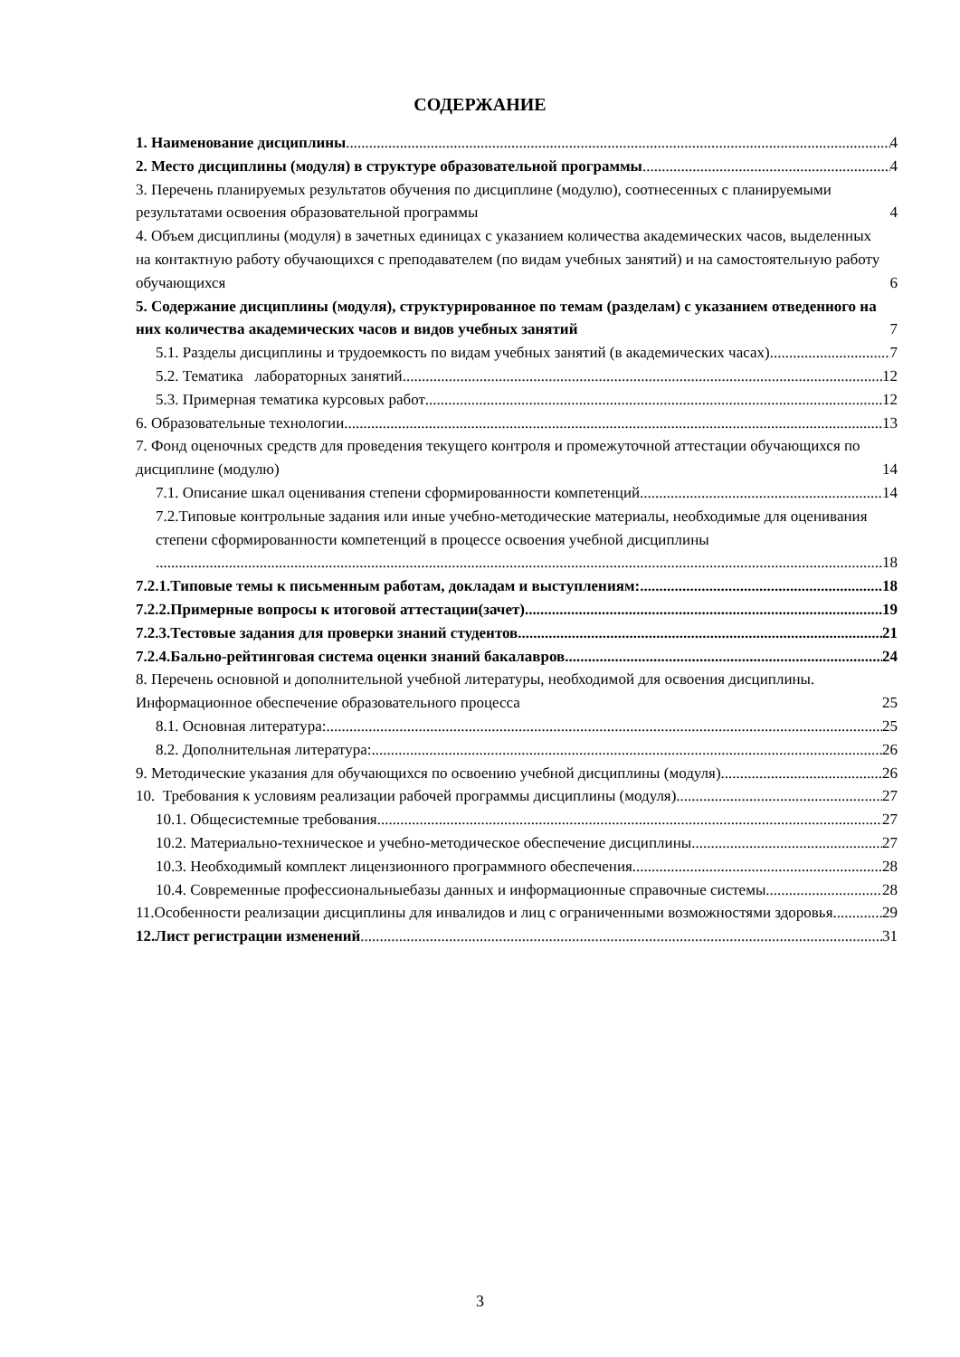СОДЕРЖАНИЕ
1. Наименование дисциплины 4
2. Место дисциплины (модуля) в структуре образовательной программы 4
3. Перечень планируемых результатов обучения по дисциплине (модулю), соотнесенных с планируемыми результатами освоения образовательной программы 4
4. Объем дисциплины (модуля) в зачетных единицах с указанием количества академических часов, выделенных на контактную работу обучающихся с преподавателем (по видам учебных занятий) и на самостоятельную работу обучающихся 6
5. Содержание дисциплины (модуля), структурированное по темам (разделам) с указанием отведенного на них количества академических часов и видов учебных занятий 7
5.1. Разделы дисциплины и трудоемкость по видам учебных занятий (в академических часах) 7
5.2. Тематика лабораторных занятий 12
5.3. Примерная тематика курсовых работ 12
6. Образовательные технологии 13
7. Фонд оценочных средств для проведения текущего контроля и промежуточной аттестации обучающихся по дисциплине (модулю) 14
7.1. Описание шкал оценивания степени сформированности компетенций 14
7.2.Типовые контрольные задания или иные учебно-методические материалы, необходимые для оценивания степени сформированности компетенций в процессе освоения учебной дисциплины
18
7.2.1.Типовые темы к письменным работам, докладам и выступлениям: 18
7.2.2.Примерные вопросы к итоговой аттестации(зачет) 19
7.2.3.Тестовые задания для проверки знаний студентов 21
7.2.4.Бально-рейтинговая система оценки знаний бакалавров 24
8. Перечень основной и дополнительной учебной литературы, необходимой для освоения дисциплины. Информационное обеспечение образовательного процесса 25
8.1. Основная литература: 25
8.2. Дополнительная литература: 26
9. Методические указания для обучающихся по освоению учебной дисциплины (модуля) 26
10. Требования к условиям реализации рабочей программы дисциплины (модуля) 27
10.1. Общесистемные требования 27
10.2. Материально-техническое и учебно-методическое обеспечение дисциплины 27
10.3. Необходимый комплект лицензионного программного обеспечения 28
10.4. Современные профессиональныебазы данных и информационные справочные системы 28
11.Особенности реализации дисциплины для инвалидов и лиц с ограниченными возможностями здоровья 29
12.Лист регистрации изменений 31
3